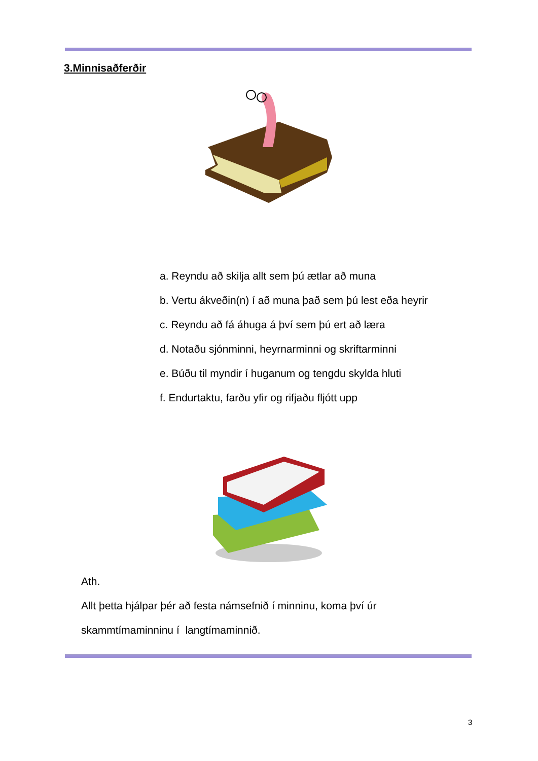3.Minnisaðferðir
a. Reyndu að skilja allt sem þú ætlar að muna
b. Vertu ákveðin(n) í að muna það sem þú lest eða heyrir
c. Reyndu að fá áhuga á því sem þú ert að læra
d. Notaðu sjónminni, heyrnarminni og skriftarminni
e. Búðu til myndir í huganum og tengdu skylda hluti
f. Endurtaktu, farðu yfir og rifjaðu fljótt upp
Ath.
Allt þetta hjálpar þér að festa námsefnið í minninu, koma því úr
skammtímaminninu í langtímaminnið.
3